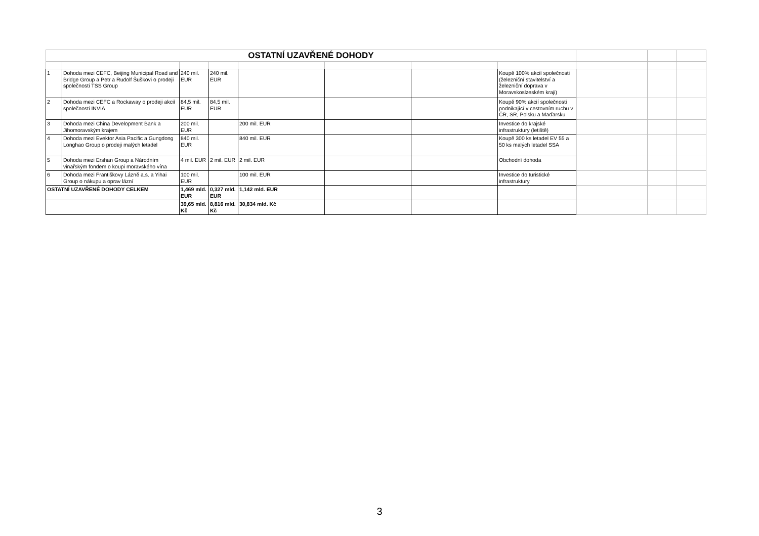| OSTATNÍ UZAVŘENÉ DOHODY | | | | | | | | | | |
| 1 | Dohoda mezi CEFC, Beijing Municipal Road and Bridge Group a Petr a Rudolf Šuškovi o prodeji společnosti TSS Group | 240 mil. EUR | 240 mil. EUR | | | | Koupě 100% akcií společnosti (železniční stavitelství a železniční doprava v Moravskoslzeském kraji) | | | |
| 2 | Dohoda mezi CEFC a Rockaway o prodeji akcií společnosti INVIA | 84,5 mil. EUR | 84,5 mil. EUR | | | | Koupě 90% akcií společnosti podnikající v cestovním ruchu v ČR, SR, Polsku a Maďarsku | | | |
| 3 | Dohoda mezi China Development Bank a Jihomoravským krajem | 200 mil. EUR | | 200 mil. EUR | | | Investice do krajské infrastruktury (letiště) | | | |
| 4 | Dohoda mezi Evektor Asia Pacific a Gungdong Longhao Group o prodeji malých letadel | 840 mil. EUR | | 840 mil. EUR | | | Koupě 300 ks letadel EV 55 a 50 ks malých letadel SSA | | | |
| 5 | Dohoda mezi Ershan Group a Národním vinařským fondem o koupi moravského vína | 4 mil. EUR | 2 mil. EUR | 2 mil. EUR | | | Obchodní dohoda | | | |
| 6 | Dohoda mezi Františkovy Lázně a.s. a Yihai Group o nákupu a oprav lázní | 100 mil. EUR | | 100 mil. EUR | | | Investice do turistické infrastruktury | | | |
| OSTATNÍ UZAVŘENÉ DOHODY CELKEM | | 1,469 mld. EUR | 0,327 mld. EUR | 1,142 mld. EUR | | | | | | |
| | | 39,65 mld. Kč | 8,816 mld. Kč | 30,834 mld. Kč | | | | | | |
3